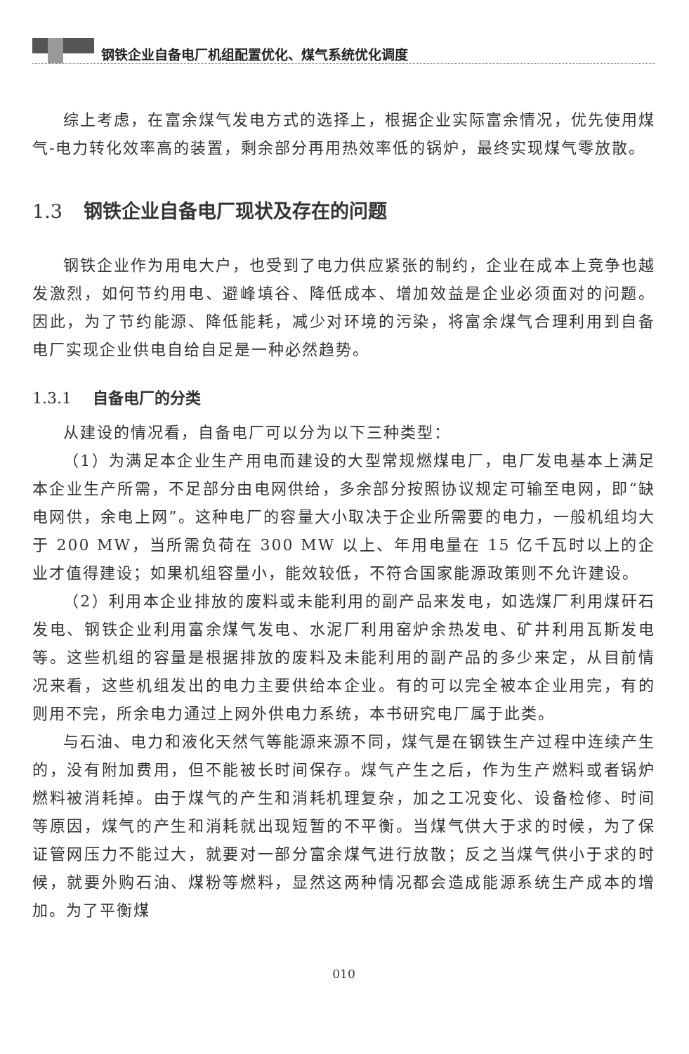钢铁企业自备电厂机组配置优化、煤气系统优化调度
综上考虑，在富余煤气发电方式的选择上，根据企业实际富余情况，优先使用煤气-电力转化效率高的装置，剩余部分再用热效率低的锅炉，最终实现煤气零放散。
1.3 钢铁企业自备电厂现状及存在的问题
钢铁企业作为用电大户，也受到了电力供应紧张的制约，企业在成本上竞争也越发激烈，如何节约用电、避峰填谷、降低成本、增加效益是企业必须面对的问题。因此，为了节约能源、降低能耗，减少对环境的污染，将富余煤气合理利用到自备电厂实现企业供电自给自足是一种必然趋势。
1.3.1 自备电厂的分类
从建设的情况看，自备电厂可以分为以下三种类型：
（1）为满足本企业生产用电而建设的大型常规燃煤电厂，电厂发电基本上满足本企业生产所需，不足部分由电网供给，多余部分按照协议规定可输至电网，即“缺电网供，余电上网”。这种电厂的容量大小取决于企业所需要的电力，一般机组均大于 200 MW，当所需负荷在 300 MW 以上、年用电量在 15 亿千瓦时以上的企业才值得建设；如果机组容量小，能效较低，不符合国家能源政策则不允许建设。
（2）利用本企业排放的废料或未能利用的副产品来发电，如选煤厂利用煤矸石发电、钢铁企业利用富余煤气发电、水泥厂利用窑炉余热发电、矿井利用瓦斯发电等。这些机组的容量是根据排放的废料及未能利用的副产品的多少来定，从目前情况来看，这些机组发出的电力主要供给本企业。有的可以完全被本企业用完，有的则用不完，所余电力通过上网外供电力系统，本书研究电厂属于此类。
与石油、电力和液化天然气等能源来源不同，煤气是在钢铁生产过程中连续产生的，没有附加费用，但不能被长时间保存。煤气产生之后，作为生产燃料或者锅炉燃料被消耗掉。由于煤气的产生和消耗机理复杂，加之工况变化、设备检修、时间等原因，煤气的产生和消耗就出现短暂的不平衡。当煤气供大于求的时候，为了保证管网压力不能过大，就要对一部分富余煤气进行放散；反之当煤气供小于求的时候，就要外购石油、煤粉等燃料，显然这两种情况都会造成能源系统生产成本的增加。为了平衡煤
010